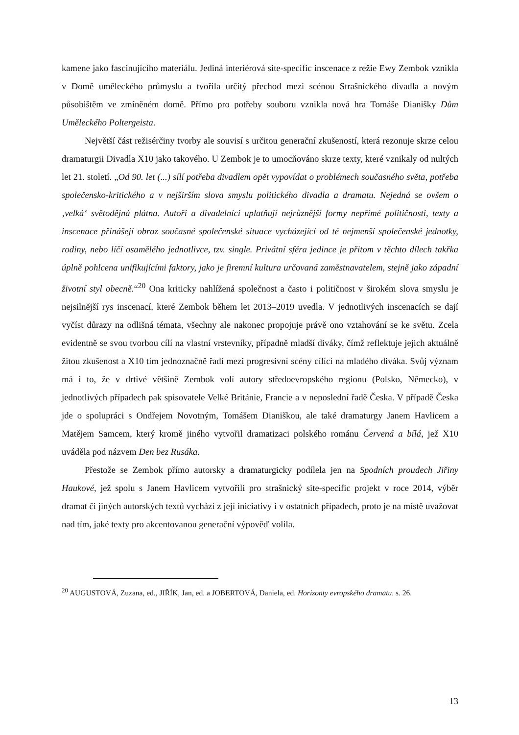kamene jako fascinujícího materiálu. Jediná interiérová site-specific inscenace z režie Ewy Zembok vznikla v Domě uměleckého průmyslu a tvořila určitý přechod mezi scénou Strašnického divadla a novým působištěm ve zmíněném domě. Přímo pro potřeby souboru vznikla nová hra Tomáše Dianišky Dům Uměleckého Poltergeista.
Největší část režisérčiny tvorby ale souvisí s určitou generační zkušeností, která rezonuje skrze celou dramaturgii Divadla X10 jako takového. U Zembok je to umocňováno skrze texty, které vznikaly od nultých let 21. století. „Od 90. let (...) sílí potřeba divadlem opět vypovídat o problémech současného světa, potřeba společensko-kritického a v nejširším slova smyslu politického divadla a dramatu. Nejedná se ovšem o ‚velká‘ světodějná plátna. Autoři a divadelníci uplatňují nejrůznější formy nepřímé političnosti, texty a inscenace přinášejí obraz současné společenské situace vycházející od té nejmenší společenské jednotky, rodiny, nebo líčí osamělého jednotlivce, tzv. single. Privátní sféra jedince je přitom v těchto dílech takřka úplně pohlcena unifikujícími faktory, jako je firemní kultura určovaná zaměstnavatelem, stejně jako západní životní styl obecně.“<sup>20</sup> Ona kriticky nahlížená společnost a často i političnost v širokém slova smyslu je nejsilnější rys inscenací, které Zembok během let 2013–2019 uvedla. V jednotlivých inscenacích se dají vyčíst důrazy na odlišná témata, všechny ale nakonec propojuje právě ono vztahování se ke světu. Zcela evidentně se svou tvorbou cílí na vlastní vrstevníky, případně mladší diváky, čímž reflektuje jejich aktuálně žitou zkušenost a X10 tím jednoznačně řadí mezi progresivní scény cílící na mladého diváka. Svůj význam má i to, že v drtivé většině Zembok volí autory středoevropského regionu (Polsko, Německo), v jednotlivých případech pak spisovatele Velké Británie, Francie a v neposlední řadě Česka. V případě Česka jde o spolupráci s Ondřejem Novotným, Tomášem Dianiškou, ale také dramaturgy Janem Havlicem a Matějem Samcem, který kromě jiného vytvořil dramatizaci polského románu Červená a bílá, jež X10 uváděla pod názvem Den bez Rusáka.
Přestože se Zembok přímo autorsky a dramaturgicky podílela jen na Spodních proudech Jiřiny Haukové, jež spolu s Janem Havlicem vytvořili pro strašnický site-specific projekt v roce 2014, výběr dramat či jiných autorských textů vychází z její iniciativy i v ostatních případech, proto je na místě uvažovat nad tím, jaké texty pro akcentovanou generační výpověď volila.
<sup>20</sup> AUGUSTOVÁ, Zuzana, ed., JIŘÍK, Jan, ed. a JOBERTOVÁ, Daniela, ed. Horizonty evropského dramatu. s. 26.
13